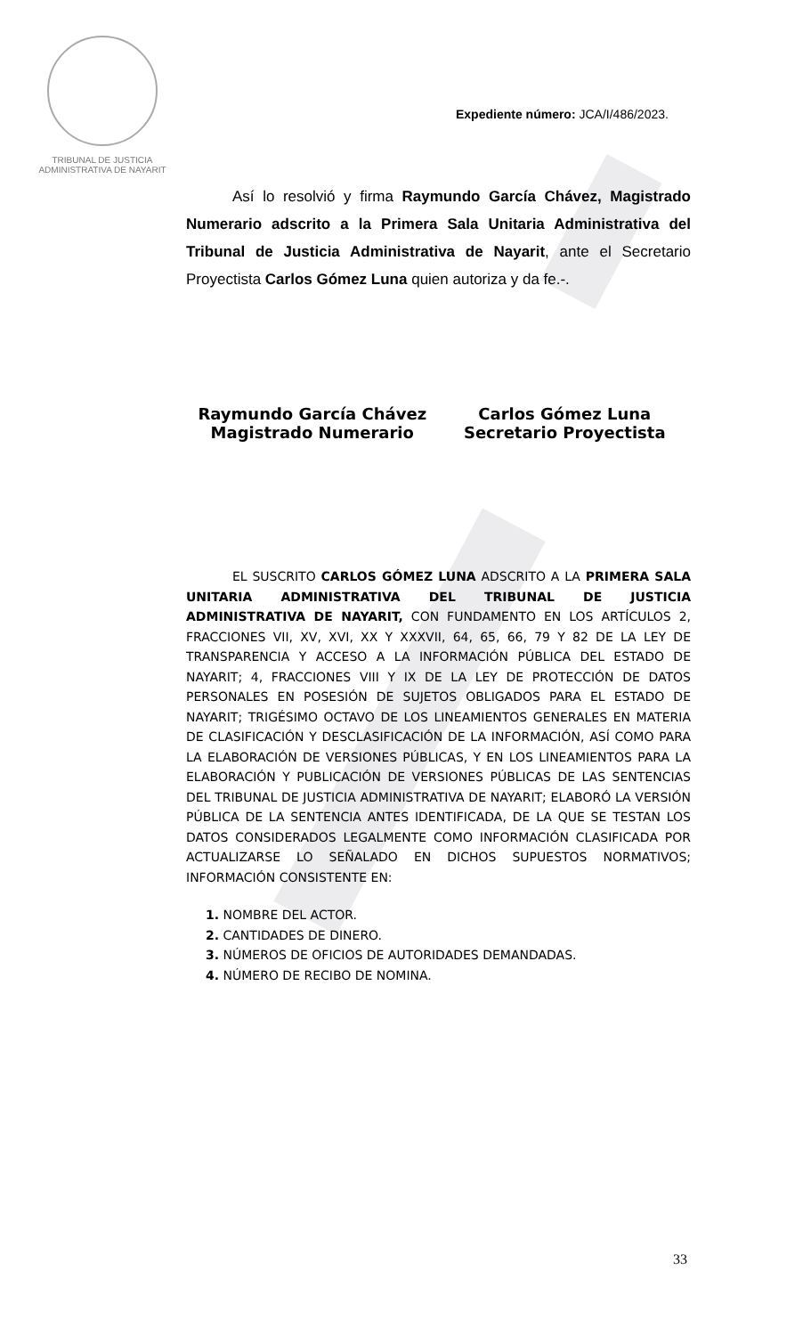TRIBUNAL DE JUSTICIA
ADMINISTRATIVA DE NAYARIT
Expediente número: JCA/I/486/2023.
Así lo resolvió y firma Raymundo García Chávez, Magistrado Numerario adscrito a la Primera Sala Unitaria Administrativa del Tribunal de Justicia Administrativa de Nayarit, ante el Secretario Proyectista Carlos Gómez Luna quien autoriza y da fe.-.
Raymundo García Chávez
Magistrado Numerario
Carlos Gómez Luna
Secretario Proyectista
EL SUSCRITO CARLOS GÓMEZ LUNA ADSCRITO A LA PRIMERA SALA UNITARIA ADMINISTRATIVA DEL TRIBUNAL DE JUSTICIA ADMINISTRATIVA DE NAYARIT, CON FUNDAMENTO EN LOS ARTÍCULOS 2, FRACCIONES VII, XV, XVI, XX Y XXXVII, 64, 65, 66, 79 Y 82 DE LA LEY DE TRANSPARENCIA Y ACCESO A LA INFORMACIÓN PÚBLICA DEL ESTADO DE NAYARIT; 4, FRACCIONES VIII Y IX DE LA LEY DE PROTECCIÓN DE DATOS PERSONALES EN POSESIÓN DE SUJETOS OBLIGADOS PARA EL ESTADO DE NAYARIT; TRIGÉSIMO OCTAVO DE LOS LINEAMIENTOS GENERALES EN MATERIA DE CLASIFICACIÓN Y DESCLASIFICACIÓN DE LA INFORMACIÓN, ASÍ COMO PARA LA ELABORACIÓN DE VERSIONES PÚBLICAS, Y EN LOS LINEAMIENTOS PARA LA ELABORACIÓN Y PUBLICACIÓN DE VERSIONES PÚBLICAS DE LAS SENTENCIAS DEL TRIBUNAL DE JUSTICIA ADMINISTRATIVA DE NAYARIT; ELABORÓ LA VERSIÓN PÚBLICA DE LA SENTENCIA ANTES IDENTIFICADA, DE LA QUE SE TESTAN LOS DATOS CONSIDERADOS LEGALMENTE COMO INFORMACIÓN CLASIFICADA POR ACTUALIZARSE LO SEÑALADO EN DICHOS SUPUESTOS NORMATIVOS; INFORMACIÓN CONSISTENTE EN:
1. NOMBRE DEL ACTOR.
2. CANTIDADES DE DINERO.
3. NÚMEROS DE OFICIOS DE AUTORIDADES DEMANDADAS.
4. NÚMERO DE RECIBO DE NOMINA.
33